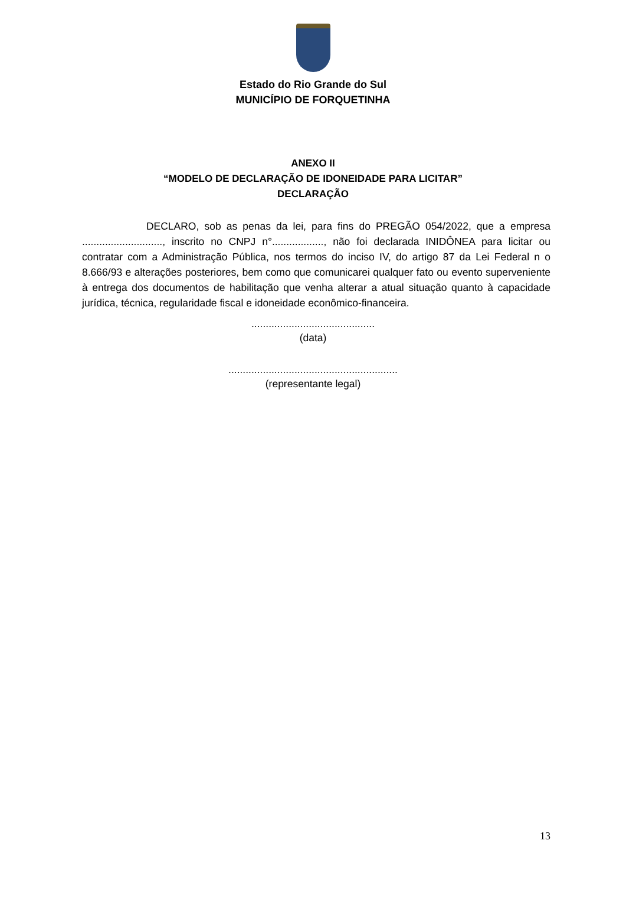Estado do Rio Grande do Sul
MUNICÍPIO DE FORQUETINHA
ANEXO II
“MODELO DE DECLARAÇÃO DE IDONEIDADE PARA LICITAR”
DECLARAÇÃO
DECLARO, sob as penas da lei, para fins do PREGÃO 054/2022, que a empresa ............................, inscrito no CNPJ n°.................., não foi declarada INIDÔNEA para licitar ou contratar com a Administração Pública, nos termos do inciso IV, do artigo 87 da Lei Federal n o 8.666/93 e alterações posteriores, bem como que comunicarei qualquer fato ou evento superveniente à entrega dos documentos de habilitação que venha alterar a atual situação quanto à capacidade jurídica, técnica, regularidade fiscal e idoneidade econômico-financeira.
...........................................
(data)
...........................................................
(representante legal)
13